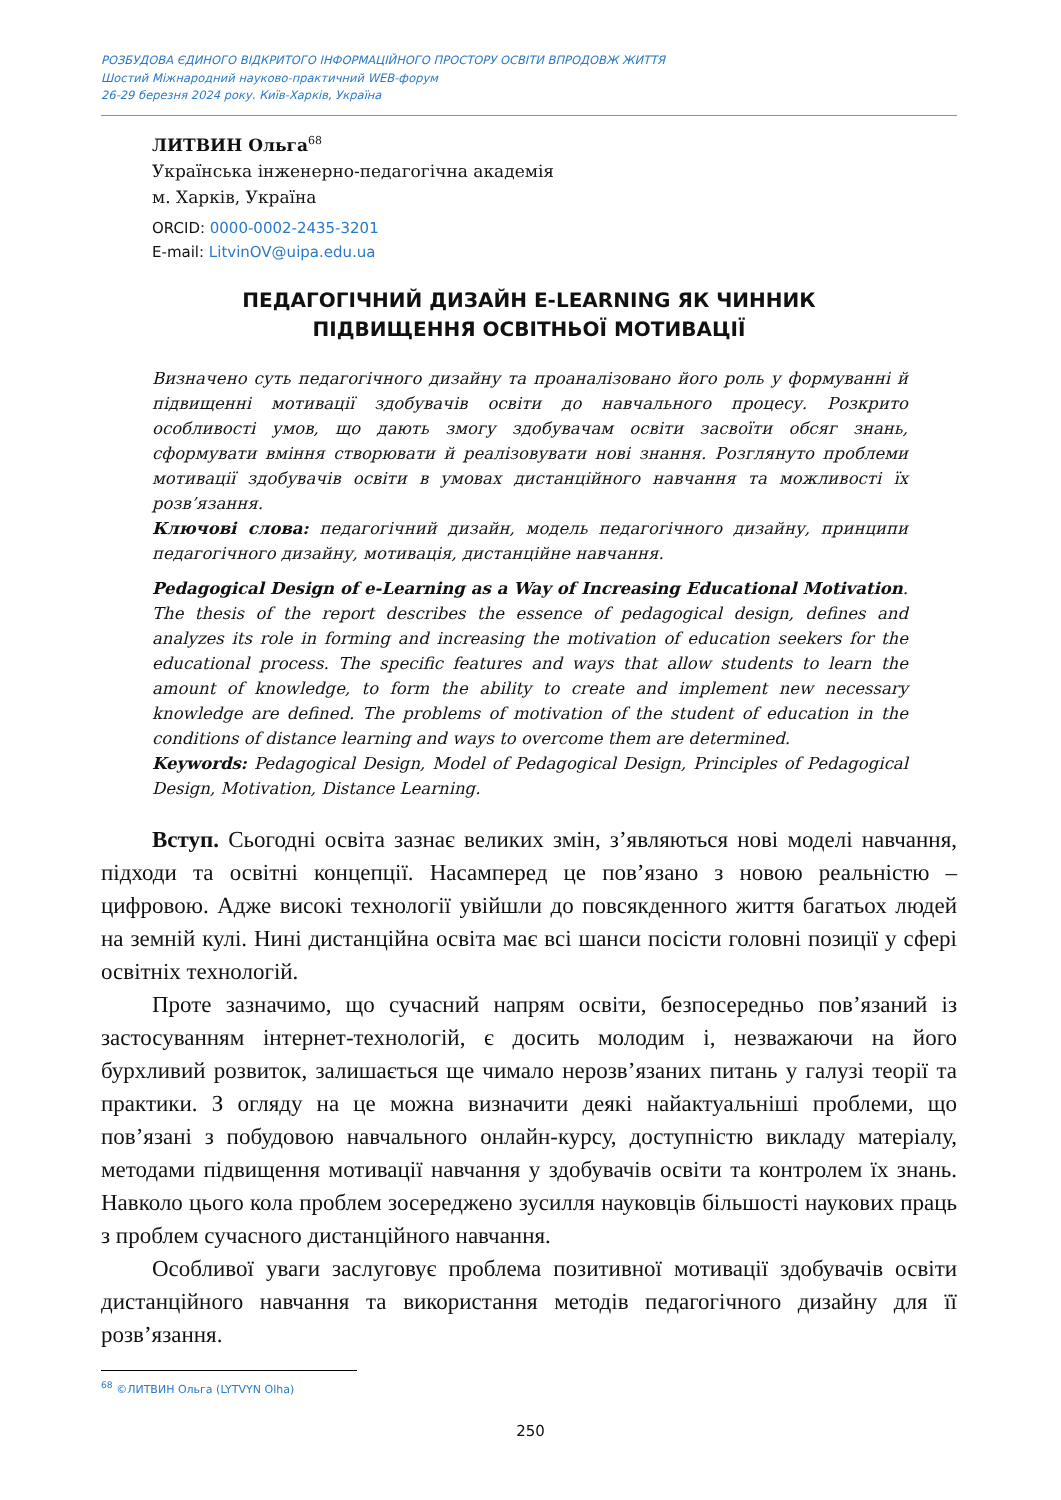РОЗБУДОВА ЄДИНОГО ВІДКРИТОГО ІНФОРМАЦІЙНОГО ПРОСТОРУ ОСВІТИ ВПРОДОВЖ ЖИТТЯ
Шостий Міжнародний науково-практичний WEB-форум
26-29 березня 2024 року. Київ-Харків, Україна
ЛИТВИН Ольга<sup>68</sup>
Українська інженерно-педагогічна академія
м. Харків, Україна
ORCID: 0000-0002-2435-3201
E-mail: LitvinOV@uipa.edu.ua
ПЕДАГОГІЧНИЙ ДИЗАЙН E-LEARNING ЯК ЧИННИК
ПІДВИЩЕННЯ ОСВІТНЬОЇ МОТИВАЦІЇ
Визначено суть педагогічного дизайну та проаналізовано його роль у формуванні й підвищенні мотивації здобувачів освіти до навчального процесу. Розкрито особливості умов, що дають змогу здобувачам освіти засвоїти обсяг знань, сформувати вміння створювати й реалізовувати нові знання. Розглянуто проблеми мотивації здобувачів освіти в умовах дистанційного навчання та можливості їх розв’язання.
Ключові слова: педагогічний дизайн, модель педагогічного дизайну, принципи педагогічного дизайну, мотивація, дистанційне навчання.
Pedagogical Design of e-Learning as a Way of Increasing Educational Motivation. The thesis of the report describes the essence of pedagogical design, defines and analyzes its role in forming and increasing the motivation of education seekers for the educational process. The specific features and ways that allow students to learn the amount of knowledge, to form the ability to create and implement new necessary knowledge are defined. The problems of motivation of the student of education in the conditions of distance learning and ways to overcome them are determined.
Keywords: Pedagogical Design, Model of Pedagogical Design, Principles of Pedagogical Design, Motivation, Distance Learning.
Вступ. Сьогодні освіта зазнає великих змін, з’являються нові моделі навчання, підходи та освітні концепції. Насамперед це пов’язано з новою реальністю – цифровою. Адже високі технології увійшли до повсякденного життя багатьох людей на земній кулі. Нині дистанційна освіта має всі шанси посісти головні позиції у сфері освітніх технологій.
Проте зазначимо, що сучасний напрям освіти, безпосередньо пов’язаний із застосуванням інтернет-технологій, є досить молодим і, незважаючи на його бурхливий розвиток, залишається ще чимало нерозв’язаних питань у галузі теорії та практики. З огляду на це можна визначити деякі найактуальніші проблеми, що пов’язані з побудовою навчального онлайн-курсу, доступністю викладу матеріалу, методами підвищення мотивації навчання у здобувачів освіти та контролем їх знань. Навколо цього кола проблем зосереджено зусилля науковців більшості наукових праць з проблем сучасного дистанційного навчання.
Особливої уваги заслуговує проблема позитивної мотивації здобувачів освіти дистанційного навчання та використання методів педагогічного дизайну для її розв’язання.
<sup>68</sup> ©ЛИТВИН Ольга (LYTVYN Olha)
250